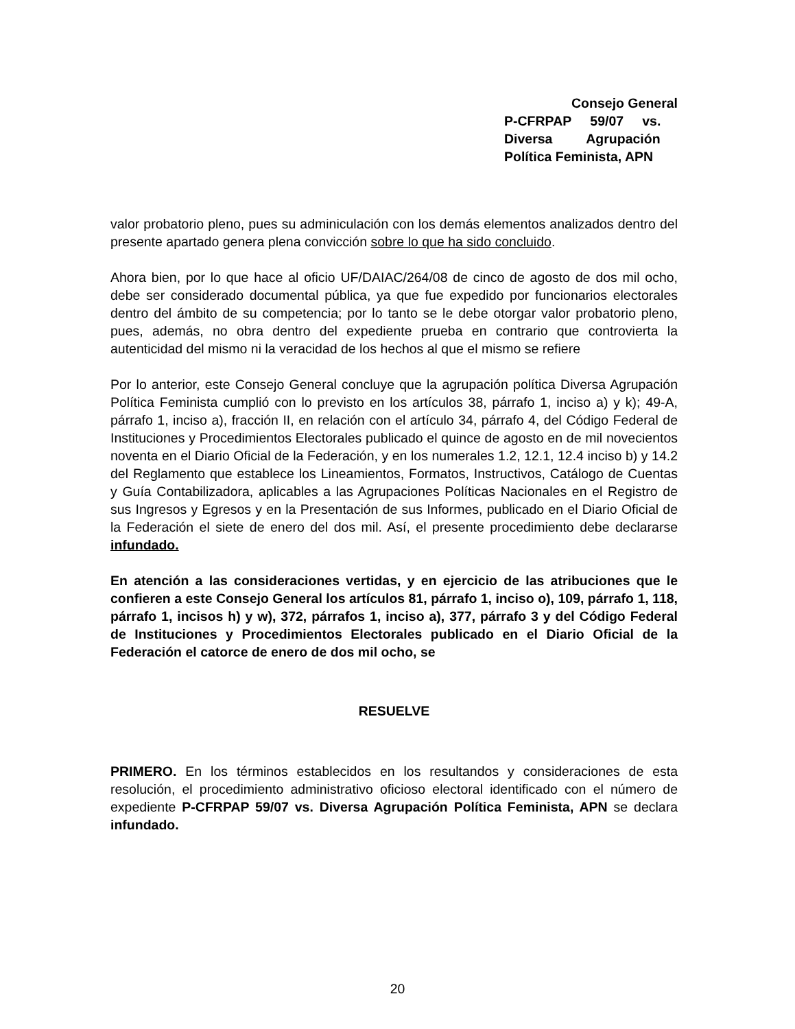Consejo General
P-CFRPAP 59/07 vs.
Diversa Agrupación
Política Feminista, APN
valor probatorio pleno, pues su adminiculación con los demás elementos analizados dentro del presente apartado genera plena convicción sobre lo que ha sido concluido.
Ahora bien, por lo que hace al oficio UF/DAIAC/264/08 de cinco de agosto de dos mil ocho, debe ser considerado documental pública, ya que fue expedido por funcionarios electorales dentro del ámbito de su competencia; por lo tanto se le debe otorgar valor probatorio pleno, pues, además, no obra dentro del expediente prueba en contrario que controvierta la autenticidad del mismo ni la veracidad de los hechos al que el mismo se refiere
Por lo anterior, este Consejo General concluye que la agrupación política Diversa Agrupación Política Feminista cumplió con lo previsto en los artículos 38, párrafo 1, inciso a) y k); 49-A, párrafo 1, inciso a), fracción II, en relación con el artículo 34, párrafo 4, del Código Federal de Instituciones y Procedimientos Electorales publicado el quince de agosto en de mil novecientos noventa en el Diario Oficial de la Federación, y en los numerales 1.2, 12.1, 12.4 inciso b) y 14.2 del Reglamento que establece los Lineamientos, Formatos, Instructivos, Catálogo de Cuentas y Guía Contabilizadora, aplicables a las Agrupaciones Políticas Nacionales en el Registro de sus Ingresos y Egresos y en la Presentación de sus Informes, publicado en el Diario Oficial de la Federación el siete de enero del dos mil. Así, el presente procedimiento debe declararse infundado.
En atención a las consideraciones vertidas, y en ejercicio de las atribuciones que le confieren a este Consejo General los artículos 81, párrafo 1, inciso o), 109, párrafo 1, 118, párrafo 1, incisos h) y w), 372, párrafos 1, inciso a), 377, párrafo 3 y del Código Federal de Instituciones y Procedimientos Electorales publicado en el Diario Oficial de la Federación el catorce de enero de dos mil ocho, se
RESUELVE
PRIMERO. En los términos establecidos en los resultandos y consideraciones de esta resolución, el procedimiento administrativo oficioso electoral identificado con el número de expediente P-CFRPAP 59/07 vs. Diversa Agrupación Política Feminista, APN se declara infundado.
20